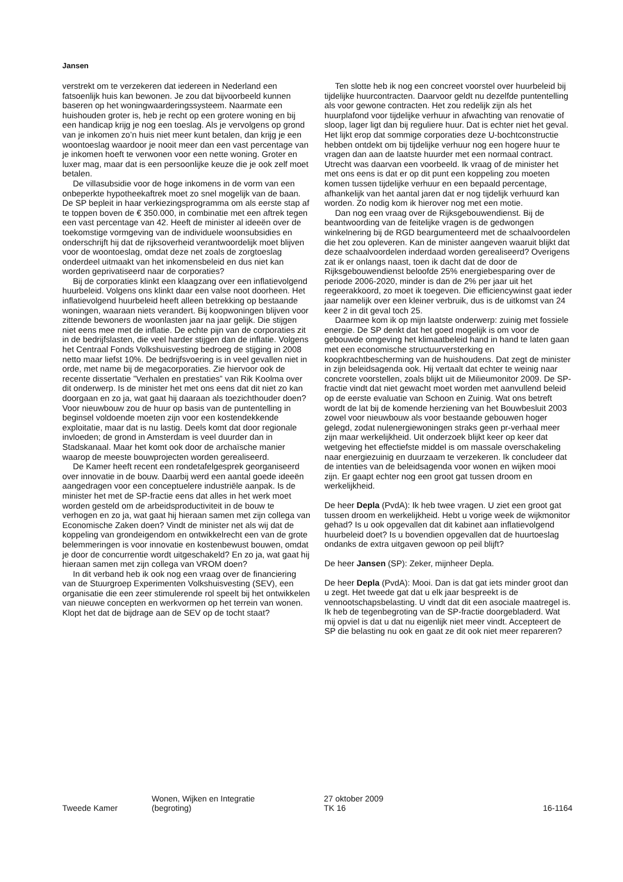Jansen
verstrekt om te verzekeren dat iedereen in Nederland een fatsoenlijk huis kan bewonen. Je zou dat bijvoorbeeld kunnen baseren op het woningwaarderingssysteem. Naarmate een huishouden groter is, heb je recht op een grotere woning en bij een handicap krijg je nog een toeslag. Als je vervolgens op grond van je inkomen zo’n huis niet meer kunt betalen, dan krijg je een woontoeslag waardoor je nooit meer dan een vast percentage van je inkomen hoeft te verwonen voor een nette woning. Groter en luxer mag, maar dat is een persoonlijke keuze die je ook zelf moet betalen.
De villasubsidie voor de hoge inkomens in de vorm van een onbeperkte hypotheekaftrek moet zo snel mogelijk van de baan. De SP bepleit in haar verkiezingsprogramma om als eerste stap af te toppen boven de € 350.000, in combinatie met een aftrek tegen een vast percentage van 42. Heeft de minister al ideeën over de toekomstige vormgeving van de individuele woonsubsidies en onderschrijft hij dat de rijksoverheid verantwoordelijk moet blijven voor de woontoeslag, omdat deze net zoals de zorgtoeslag onderdeel uitmaakt van het inkomensbeleid en dus niet kan worden geprivatiseerd naar de corporaties?
Bij de corporaties klinkt een klaagzang over een inflatievolgend huurbeleid. Volgens ons klinkt daar een valse noot doorheen. Het inflatievolgend huurbeleid heeft alleen betrekking op bestaande woningen, waaraan niets verandert. Bij koopwoningen blijven voor zittende bewoners de woonlasten jaar na jaar gelijk. Die stijgen niet eens mee met de inflatie. De echte pijn van de corporaties zit in de bedrijfslasten, die veel harder stijgen dan de inflatie. Volgens het Centraal Fonds Volkshuisvesting bedroeg de stijging in 2008 netto maar liefst 10%. De bedrijfsvoering is in veel gevallen niet in orde, met name bij de megacorporaties. Zie hiervoor ook de recente dissertatie ”Verhalen en prestaties” van Rik Koolma over dit onderwerp. Is de minister het met ons eens dat dit niet zo kan doorgaan en zo ja, wat gaat hij daaraan als toezichthouder doen? Voor nieuwbouw zou de huur op basis van de puntentelling in beginsel voldoende moeten zijn voor een kostendekkende exploitatie, maar dat is nu lastig. Deels komt dat door regionale invloeden; de grond in Amsterdam is veel duurder dan in Stadskanaal. Maar het komt ook door de archaïsche manier waarop de meeste bouwprojecten worden gerealiseerd.
De Kamer heeft recent een rondetafelgesprek georganiseerd over innovatie in de bouw. Daarbij werd een aantal goede ideeën aangedragen voor een conceptuelere industriële aanpak. Is de minister het met de SP-fractie eens dat alles in het werk moet worden gesteld om de arbeidsproductiviteit in de bouw te verhogen en zo ja, wat gaat hij hieraan samen met zijn collega van Economische Zaken doen? Vindt de minister net als wij dat de koppeling van grondeigendom en ontwikkelrecht een van de grote belemmeringen is voor innovatie en kostenbewust bouwen, omdat je door de concurrentie wordt uitgeschakeld? En zo ja, wat gaat hij hieraan samen met zijn collega van VROM doen?
In dit verband heb ik ook nog een vraag over de financiering van de Stuurgroep Experimenten Volkshuisvesting (SEV), een organisatie die een zeer stimulerende rol speelt bij het ontwikkelen van nieuwe concepten en werkvormen op het terrein van wonen. Klopt het dat de bijdrage aan de SEV op de tocht staat?
Ten slotte heb ik nog een concreet voorstel over huurbeleid bij tijdelijke huurcontracten. Daarvoor geldt nu dezelfde puntentelling als voor gewone contracten. Het zou redelijk zijn als het huurplafond voor tijdelijke verhuur in afwachting van renovatie of sloop, lager ligt dan bij reguliere huur. Dat is echter niet het geval. Het lijkt erop dat sommige corporaties deze U-bochtconstructie hebben ontdekt om bij tijdelijke verhuur nog een hogere huur te vragen dan aan de laatste huurder met een normaal contract. Utrecht was daarvan een voorbeeld. Ik vraag of de minister het met ons eens is dat er op dit punt een koppeling zou moeten komen tussen tijdelijke verhuur en een bepaald percentage, afhankelijk van het aantal jaren dat er nog tijdelijk verhuurd kan worden. Zo nodig kom ik hierover nog met een motie.
Dan nog een vraag over de Rijksgebouwendienst. Bij de beantwoording van de feitelijke vragen is de gedwongen winkelnering bij de RGD beargumenteerd met de schaalvoordelen die het zou opleveren. Kan de minister aangeven waaruit blijkt dat deze schaalvoordelen inderdaad worden gerealiseerd? Overigens zat ik er onlangs naast, toen ik dacht dat de door de Rijksgebouwendienst beloofde 25% energiebesparing over de periode 2006-2020, minder is dan de 2% per jaar uit het regeerakkoord, zo moet ik toegeven. Die efficiencywinst gaat ieder jaar namelijk over een kleiner verbruik, dus is de uitkomst van 24 keer 2 in dit geval toch 25.
Daarmee kom ik op mijn laatste onderwerp: zuinig met fossiele energie. De SP denkt dat het goed mogelijk is om voor de gebouwde omgeving het klimaatbeleid hand in hand te laten gaan met een economische structuurversterking en koopkrachtbescherming van de huishoudens. Dat zegt de minister in zijn beleidsagenda ook. Hij vertaalt dat echter te weinig naar concrete voorstellen, zoals blijkt uit de Milieumonitor 2009. De SP-fractie vindt dat niet gewacht moet worden met aanvullend beleid op de eerste evaluatie van Schoon en Zuinig. Wat ons betreft wordt de lat bij de komende herziening van het Bouwbesluit 2003 zowel voor nieuwbouw als voor bestaande gebouwen hoger gelegd, zodat nulenergiewoningen straks geen pr-verhaal meer zijn maar werkelijkheid. Uit onderzoek blijkt keer op keer dat wetgeving het effectiefste middel is om massale overschakeling naar energiezuinig en duurzaam te verzekeren. Ik concludeer dat de intenties van de beleidsagenda voor wonen en wijken mooi zijn. Er gaapt echter nog een groot gat tussen droom en werkelijkheid.
De heer Depla (PvdA): Ik heb twee vragen. U ziet een groot gat tussen droom en werkelijkheid. Hebt u vorige week de wijkmonitor gehad? Is u ook opgevallen dat dit kabinet aan inflatievolgend huurbeleid doet? Is u bovendien opgevallen dat de huurtoeslag ondanks de extra uitgaven gewoon op peil blijft?
De heer Jansen (SP): Zeker, mijnheer Depla.
De heer Depla (PvdA): Mooi. Dan is dat gat iets minder groot dan u zegt. Het tweede gat dat u elk jaar bespreekt is de vennootschapsbelasting. U vindt dat dit een asociale maatregel is. Ik heb de tegenbegroting van de SP-fractie doorgebladerd. Wat mij opviel is dat u dat nu eigenlijk niet meer vindt. Accepteert de SP die belasting nu ook en gaat ze dit ook niet meer repareren?
Tweede Kamer
Wonen, Wijken en Integratie
(begroting)
27 oktober 2009
TK 16
16-1164